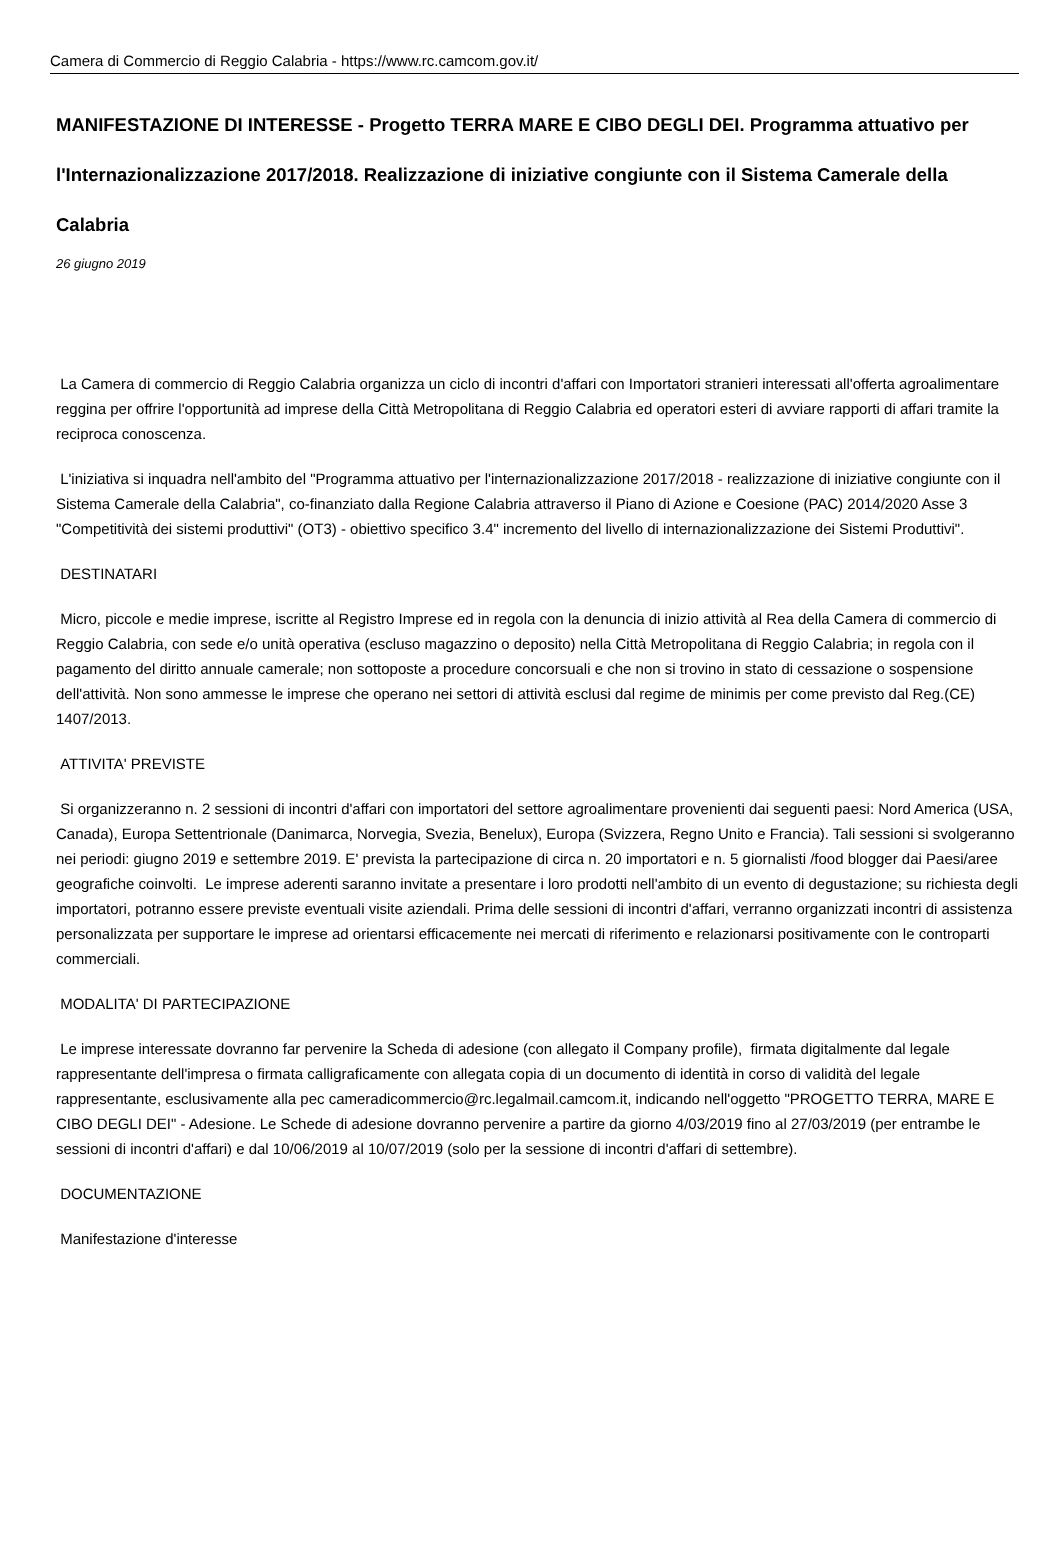Camera di Commercio di Reggio Calabria - https://www.rc.camcom.gov.it/
MANIFESTAZIONE DI INTERESSE - Progetto TERRA MARE E CIBO DEGLI DEI. Programma attuativo per l'Internazionalizzazione 2017/2018. Realizzazione di iniziative congiunte con il Sistema Camerale della Calabria
26 giugno 2019
La Camera di commercio di Reggio Calabria organizza un ciclo di incontri d'affari con Importatori stranieri interessati all'offerta agroalimentare reggina per offrire l'opportunità ad imprese della Città Metropolitana di Reggio Calabria ed operatori esteri di avviare rapporti di affari tramite la reciproca conoscenza.
L'iniziativa si inquadra nell'ambito del "Programma attuativo per l'internazionalizzazione 2017/2018 - realizzazione di iniziative congiunte con il Sistema Camerale della Calabria", co-finanziato dalla Regione Calabria attraverso il Piano di Azione e Coesione (PAC) 2014/2020 Asse 3 "Competitività dei sistemi produttivi" (OT3) - obiettivo specifico 3.4" incremento del livello di internazionalizzazione dei Sistemi Produttivi".
DESTINATARI
Micro, piccole e medie imprese, iscritte al Registro Imprese ed in regola con la denuncia di inizio attività al Rea della Camera di commercio di Reggio Calabria, con sede e/o unità operativa (escluso magazzino o deposito) nella Città Metropolitana di Reggio Calabria; in regola con il pagamento del diritto annuale camerale; non sottoposte a procedure concorsuali e che non si trovino in stato di cessazione o sospensione dell'attività. Non sono ammesse le imprese che operano nei settori di attività esclusi dal regime de minimis per come previsto dal Reg.(CE) 1407/2013.
ATTIVITA' PREVISTE
Si organizzeranno n. 2 sessioni di incontri d'affari con importatori del settore agroalimentare provenienti dai seguenti paesi: Nord America (USA, Canada), Europa Settentrionale (Danimarca, Norvegia, Svezia, Benelux), Europa (Svizzera, Regno Unito e Francia). Tali sessioni si svolgeranno nei periodi: giugno 2019 e settembre 2019. E' prevista la partecipazione di circa n. 20 importatori e n. 5 giornalisti /food blogger dai Paesi/aree geografiche coinvolti. Le imprese aderenti saranno invitate a presentare i loro prodotti nell'ambito di un evento di degustazione; su richiesta degli importatori, potranno essere previste eventuali visite aziendali. Prima delle sessioni di incontri d'affari, verranno organizzati incontri di assistenza personalizzata per supportare le imprese ad orientarsi efficacemente nei mercati di riferimento e relazionarsi positivamente con le controparti commerciali.
MODALITA' DI PARTECIPAZIONE
Le imprese interessate dovranno far pervenire la Scheda di adesione (con allegato il Company profile), firmata digitalmente dal legale rappresentante dell'impresa o firmata calligraficamente con allegata copia di un documento di identità in corso di validità del legale rappresentante, esclusivamente alla pec cameradicommercio@rc.legalmail.camcom.it, indicando nell'oggetto "PROGETTO TERRA, MARE E CIBO DEGLI DEI" - Adesione. Le Schede di adesione dovranno pervenire a partire da giorno 4/03/2019 fino al 27/03/2019 (per entrambe le sessioni di incontri d'affari) e dal 10/06/2019 al 10/07/2019 (solo per la sessione di incontri d'affari di settembre).
DOCUMENTAZIONE
Manifestazione d'interesse